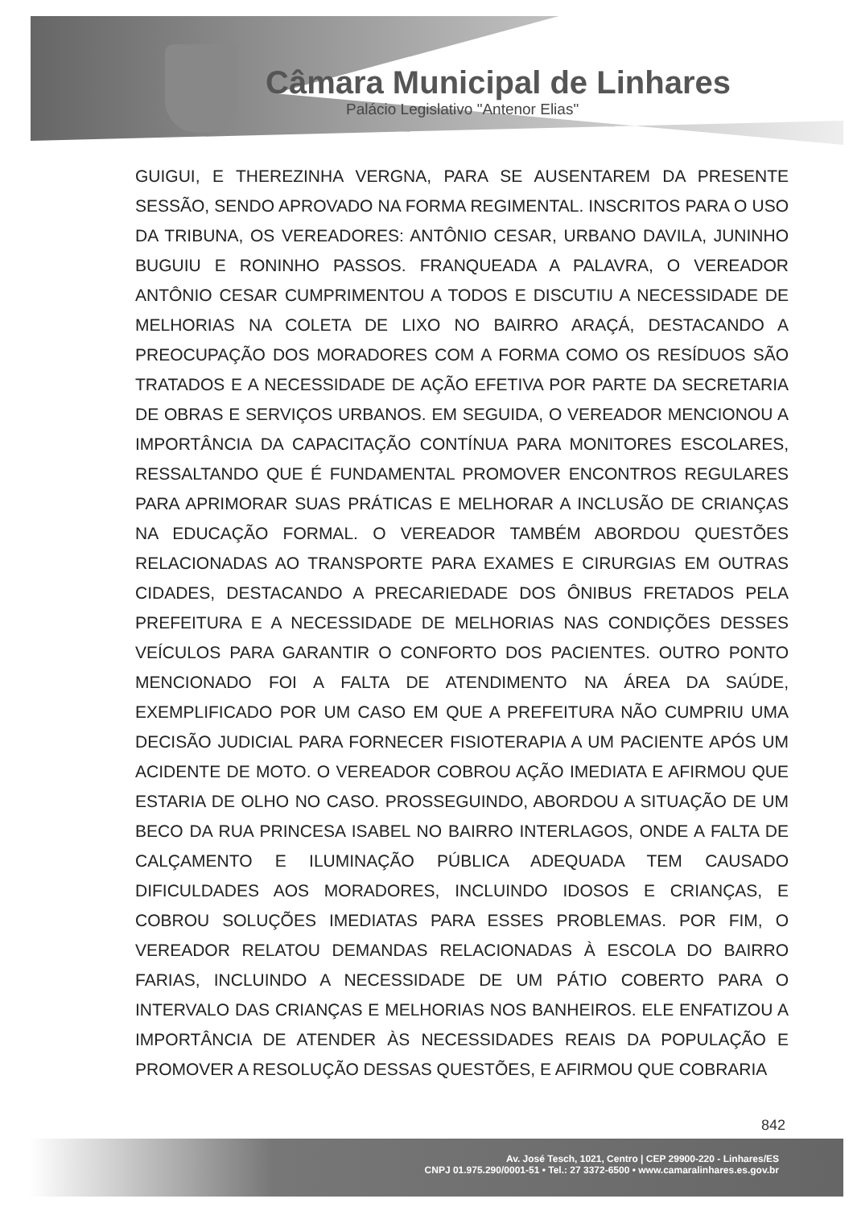Câmara Municipal de Linhares
Palácio Legislativo "Antenor Elias"
GUIGUI, E THEREZINHA VERGNA, PARA SE AUSENTAREM DA PRESENTE SESSÃO, SENDO APROVADO NA FORMA REGIMENTAL. INSCRITOS PARA O USO DA TRIBUNA, OS VEREADORES: ANTÔNIO CESAR, URBANO DAVILA, JUNINHO BUGUIU E RONINHO PASSOS. FRANQUEADA A PALAVRA, O VEREADOR ANTÔNIO CESAR CUMPRIMENTOU A TODOS E DISCUTIU A NECESSIDADE DE MELHORIAS NA COLETA DE LIXO NO BAIRRO ARAÇÁ, DESTACANDO A PREOCUPAÇÃO DOS MORADORES COM A FORMA COMO OS RESÍDUOS SÃO TRATADOS E A NECESSIDADE DE AÇÃO EFETIVA POR PARTE DA SECRETARIA DE OBRAS E SERVIÇOS URBANOS. EM SEGUIDA, O VEREADOR MENCIONOU A IMPORTÂNCIA DA CAPACITAÇÃO CONTÍNUA PARA MONITORES ESCOLARES, RESSALTANDO QUE É FUNDAMENTAL PROMOVER ENCONTROS REGULARES PARA APRIMORAR SUAS PRÁTICAS E MELHORAR A INCLUSÃO DE CRIANÇAS NA EDUCAÇÃO FORMAL. O VEREADOR TAMBÉM ABORDOU QUESTÕES RELACIONADAS AO TRANSPORTE PARA EXAMES E CIRURGIAS EM OUTRAS CIDADES, DESTACANDO A PRECARIEDADE DOS ÔNIBUS FRETADOS PELA PREFEITURA E A NECESSIDADE DE MELHORIAS NAS CONDIÇÕES DESSES VEÍCULOS PARA GARANTIR O CONFORTO DOS PACIENTES. OUTRO PONTO MENCIONADO FOI A FALTA DE ATENDIMENTO NA ÁREA DA SAÚDE, EXEMPLIFICADO POR UM CASO EM QUE A PREFEITURA NÃO CUMPRIU UMA DECISÃO JUDICIAL PARA FORNECER FISIOTERAPIA A UM PACIENTE APÓS UM ACIDENTE DE MOTO. O VEREADOR COBROU AÇÃO IMEDIATA E AFIRMOU QUE ESTARIA DE OLHO NO CASO. PROSSEGUINDO, ABORDOU A SITUAÇÃO DE UM BECO DA RUA PRINCESA ISABEL NO BAIRRO INTERLAGOS, ONDE A FALTA DE CALÇAMENTO E ILUMINAÇÃO PÚBLICA ADEQUADA TEM CAUSADO DIFICULDADES AOS MORADORES, INCLUINDO IDOSOS E CRIANÇAS, E COBROU SOLUÇÕES IMEDIATAS PARA ESSES PROBLEMAS. POR FIM, O VEREADOR RELATOU DEMANDAS RELACIONADAS À ESCOLA DO BAIRRO FARIAS, INCLUINDO A NECESSIDADE DE UM PÁTIO COBERTO PARA O INTERVALO DAS CRIANÇAS E MELHORIAS NOS BANHEIROS. ELE ENFATIZOU A IMPORTÂNCIA DE ATENDER ÀS NECESSIDADES REAIS DA POPULAÇÃO E PROMOVER A RESOLUÇÃO DESSAS QUESTÕES, E AFIRMOU QUE COBRARIA
842
Av. José Tesch, 1021, Centro | CEP 29900-220 - Linhares/ES
CNPJ 01.975.290/0001-51 • Tel.: 27 3372-6500 • www.camaralinhares.es.gov.br